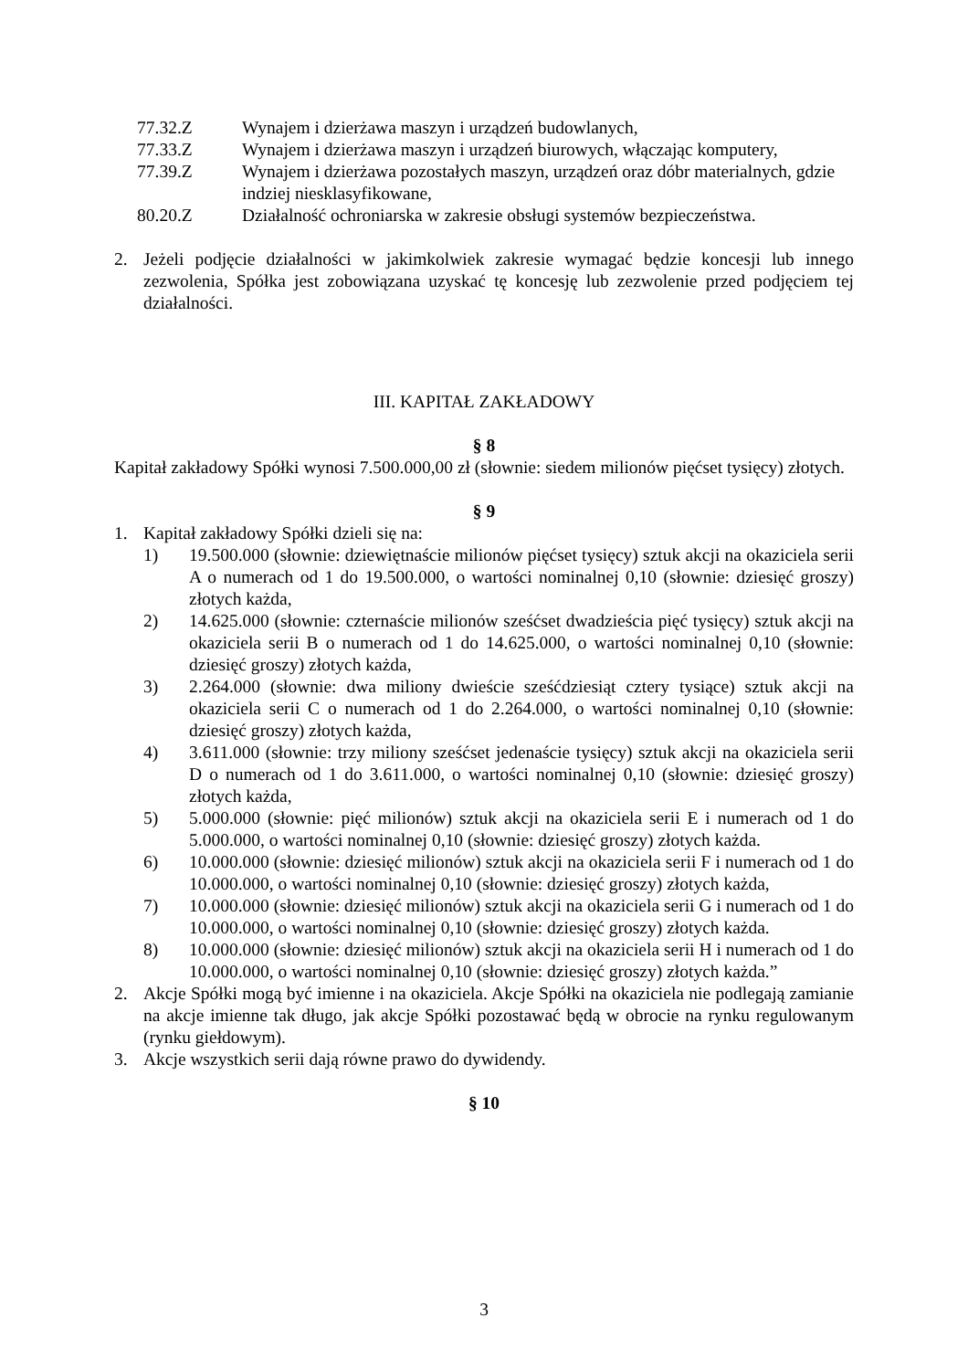77.32.Z Wynajem i dzierżawa maszyn i urządzeń budowlanych,
77.33.Z Wynajem i dzierżawa maszyn i urządzeń biurowych, włączając komputery,
77.39.Z Wynajem i dzierżawa pozostałych maszyn, urządzeń oraz dóbr materialnych, gdzie indziej niesklasyfikowane,
80.20.Z Działalność ochroniarska w zakresie obsługi systemów bezpieczeństwa.
2. Jeżeli podjęcie działalności w jakimkolwiek zakresie wymagać będzie koncesji lub innego zezwolenia, Spółka jest zobowiązana uzyskać tę koncesję lub zezwolenie przed podjęciem tej działalności.
III. KAPITAŁ ZAKŁADOWY
§ 8
Kapitał zakładowy Spółki wynosi 7.500.000,00 zł (słownie: siedem milionów pięćset tysięcy) złotych.
§ 9
1. Kapitał zakładowy Spółki dzieli się na:
1) 19.500.000 (słownie: dziewiętnaście milionów pięćset tysięcy) sztuk akcji na okaziciela serii A o numerach od 1 do 19.500.000, o wartości nominalnej 0,10 (słownie: dziesięć groszy) złotych każda,
2) 14.625.000 (słownie: czternaście milionów sześćset dwadzieścia pięć tysięcy) sztuk akcji na okaziciela serii B o numerach od 1 do 14.625.000, o wartości nominalnej 0,10 (słownie: dziesięć groszy) złotych każda,
3) 2.264.000 (słownie: dwa miliony dwieście sześćdziesiąt cztery tysiące) sztuk akcji na okaziciela serii C o numerach od 1 do 2.264.000, o wartości nominalnej 0,10 (słownie: dziesięć groszy) złotych każda,
4) 3.611.000 (słownie: trzy miliony sześćset jedenaście tysięcy) sztuk akcji na okaziciela serii D o numerach od 1 do 3.611.000, o wartości nominalnej 0,10 (słownie: dziesięć groszy) złotych każda,
5) 5.000.000 (słownie: pięć milionów) sztuk akcji na okaziciela serii E i numerach od 1 do 5.000.000, o wartości nominalnej 0,10 (słownie: dziesięć groszy) złotych każda.
6) 10.000.000 (słownie: dziesięć milionów) sztuk akcji na okaziciela serii F i numerach od 1 do 10.000.000, o wartości nominalnej 0,10 (słownie: dziesięć groszy) złotych każda,
7) 10.000.000 (słownie: dziesięć milionów) sztuk akcji na okaziciela serii G i numerach od 1 do 10.000.000, o wartości nominalnej 0,10 (słownie: dziesięć groszy) złotych każda.
8) 10.000.000 (słownie: dziesięć milionów) sztuk akcji na okaziciela serii H i numerach od 1 do 10.000.000, o wartości nominalnej 0,10 (słownie: dziesięć groszy) złotych każda.”
2. Akcje Spółki mogą być imienne i na okaziciela. Akcje Spółki na okaziciela nie podlegają zamianie na akcje imienne tak długo, jak akcje Spółki pozostawać będą w obrocie na rynku regulowanym (rynku giełdowym).
3. Akcje wszystkich serii dają równe prawo do dywidendy.
§ 10
3